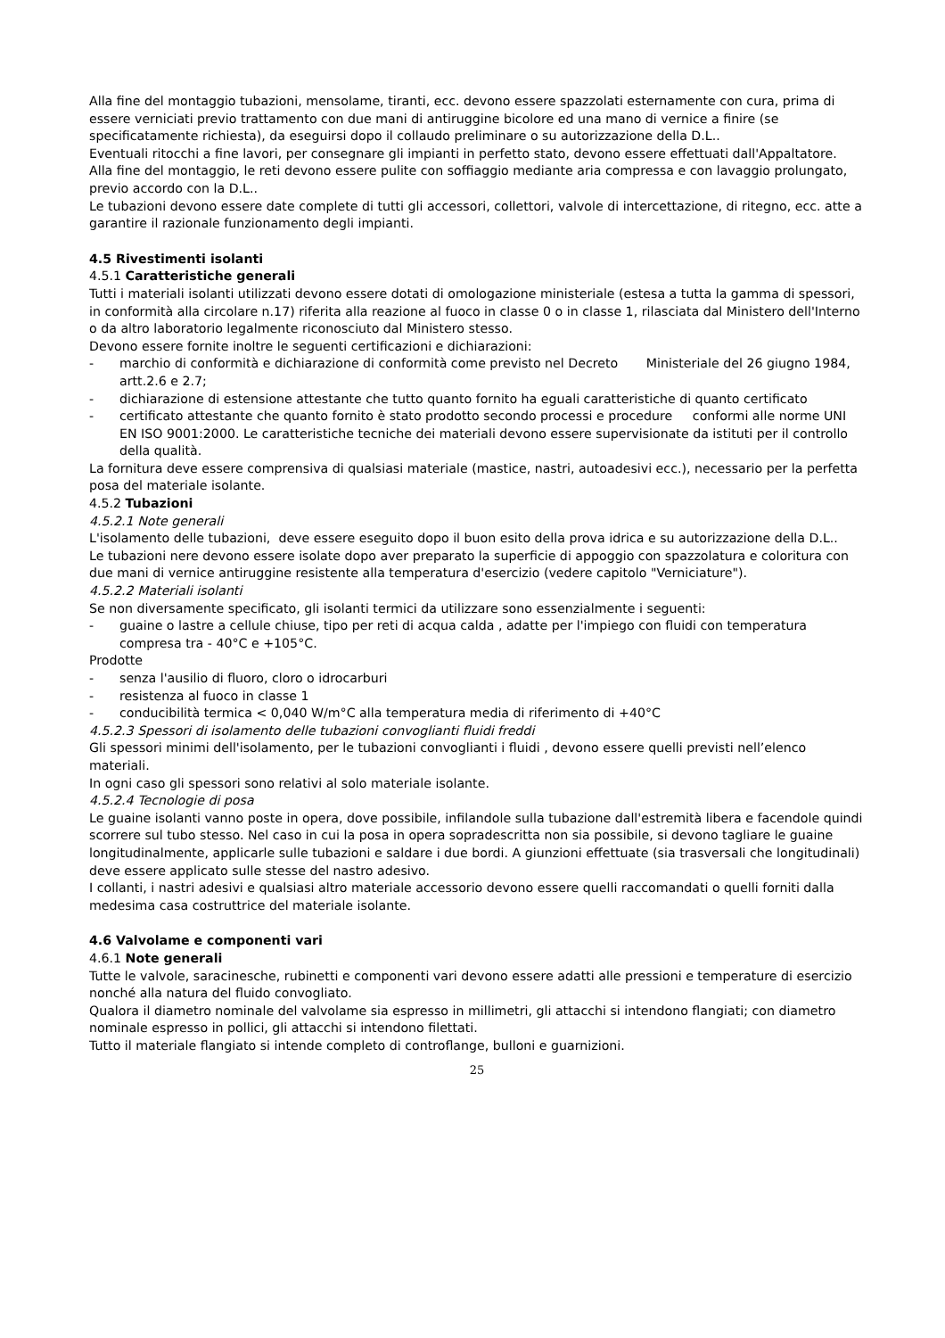Alla fine del montaggio tubazioni, mensolame, tiranti, ecc. devono essere spazzolati esternamente con cura, prima di essere verniciati previo trattamento con due mani di antiruggine bicolore ed una mano di vernice a finire (se specificatamente richiesta), da eseguirsi dopo il collaudo preliminare o su autorizzazione della D.L..
Eventuali ritocchi a fine lavori, per consegnare gli impianti in perfetto stato, devono essere effettuati dall'Appaltatore.
Alla fine del montaggio, le reti devono essere pulite con soffiaggio mediante aria compressa e con lavaggio prolungato, previo accordo con la D.L..
Le tubazioni devono essere date complete di tutti gli accessori, collettori, valvole di intercettazione, di ritegno, ecc. atte a garantire il razionale funzionamento degli impianti.
4.5 Rivestimenti isolanti
4.5.1 Caratteristiche generali
Tutti i materiali isolanti utilizzati devono essere dotati di omologazione ministeriale (estesa a tutta la gamma di spessori, in conformità alla circolare n.17) riferita alla reazione al fuoco in classe 0 o in classe 1, rilasciata dal Ministero dell'Interno o da altro laboratorio legalmente riconosciuto dal Ministero stesso.
Devono essere fornite inoltre le seguenti certificazioni e dichiarazioni:
- marchio di conformità e dichiarazione di conformità come previsto nel Decreto Ministeriale del 26 giugno 1984, artt.2.6 e 2.7;
- dichiarazione di estensione attestante che tutto quanto fornito ha eguali caratteristiche di quanto certificato
- certificato attestante che quanto fornito è stato prodotto secondo processi e procedure conformi alle norme UNI EN ISO 9001:2000. Le caratteristiche tecniche dei materiali devono essere supervisionate da istituti per il controllo della qualità.
La fornitura deve essere comprensiva di qualsiasi materiale (mastice, nastri, autoadesivi ecc.), necessario per la perfetta posa del materiale isolante.
4.5.2 Tubazioni
4.5.2.1 Note generali
L'isolamento delle tubazioni, deve essere eseguito dopo il buon esito della prova idrica e su autorizzazione della D.L..
Le tubazioni nere devono essere isolate dopo aver preparato la superficie di appoggio con spazzolatura e coloritura con due mani di vernice antiruggine resistente alla temperatura d'esercizio (vedere capitolo "Verniciature").
4.5.2.2 Materiali isolanti
Se non diversamente specificato, gli isolanti termici da utilizzare sono essenzialmente i seguenti:
- guaine o lastre a cellule chiuse, tipo per reti di acqua calda , adatte per l'impiego con fluidi con temperatura compresa tra - 40°C e +105°C.
Prodotte
- senza l'ausilio di fluoro, cloro o idrocarburi
- resistenza al fuoco in classe 1
- conducibilità termica < 0,040 W/m°C alla temperatura media di riferimento di +40°C
4.5.2.3 Spessori di isolamento delle tubazioni convoglianti fluidi freddi
Gli spessori minimi dell'isolamento, per le tubazioni convoglianti i fluidi , devono essere quelli previsti nell’elenco materiali.
In ogni caso gli spessori sono relativi al solo materiale isolante.
4.5.2.4 Tecnologie di posa
Le guaine isolanti vanno poste in opera, dove possibile, infilandole sulla tubazione dall'estremità libera e facendole quindi scorrere sul tubo stesso. Nel caso in cui la posa in opera sopradescritta non sia possibile, si devono tagliare le guaine longitudinalmente, applicarle sulle tubazioni e saldare i due bordi. A giunzioni effettuate (sia trasversali che longitudinali) deve essere applicato sulle stesse del nastro adesivo.
I collanti, i nastri adesivi e qualsiasi altro materiale accessorio devono essere quelli raccomandati o quelli forniti dalla medesima casa costruttrice del materiale isolante.
4.6 Valvolame e componenti vari
4.6.1 Note generali
Tutte le valvole, saracinesche, rubinetti e componenti vari devono essere adatti alle pressioni e temperature di esercizio nonché alla natura del fluido convogliato.
Qualora il diametro nominale del valvolame sia espresso in millimetri, gli attacchi si intendono flangiati; con diametro nominale espresso in pollici, gli attacchi si intendono filettati.
Tutto il materiale flangiato si intende completo di controflange, bulloni e guarnizioni.
25